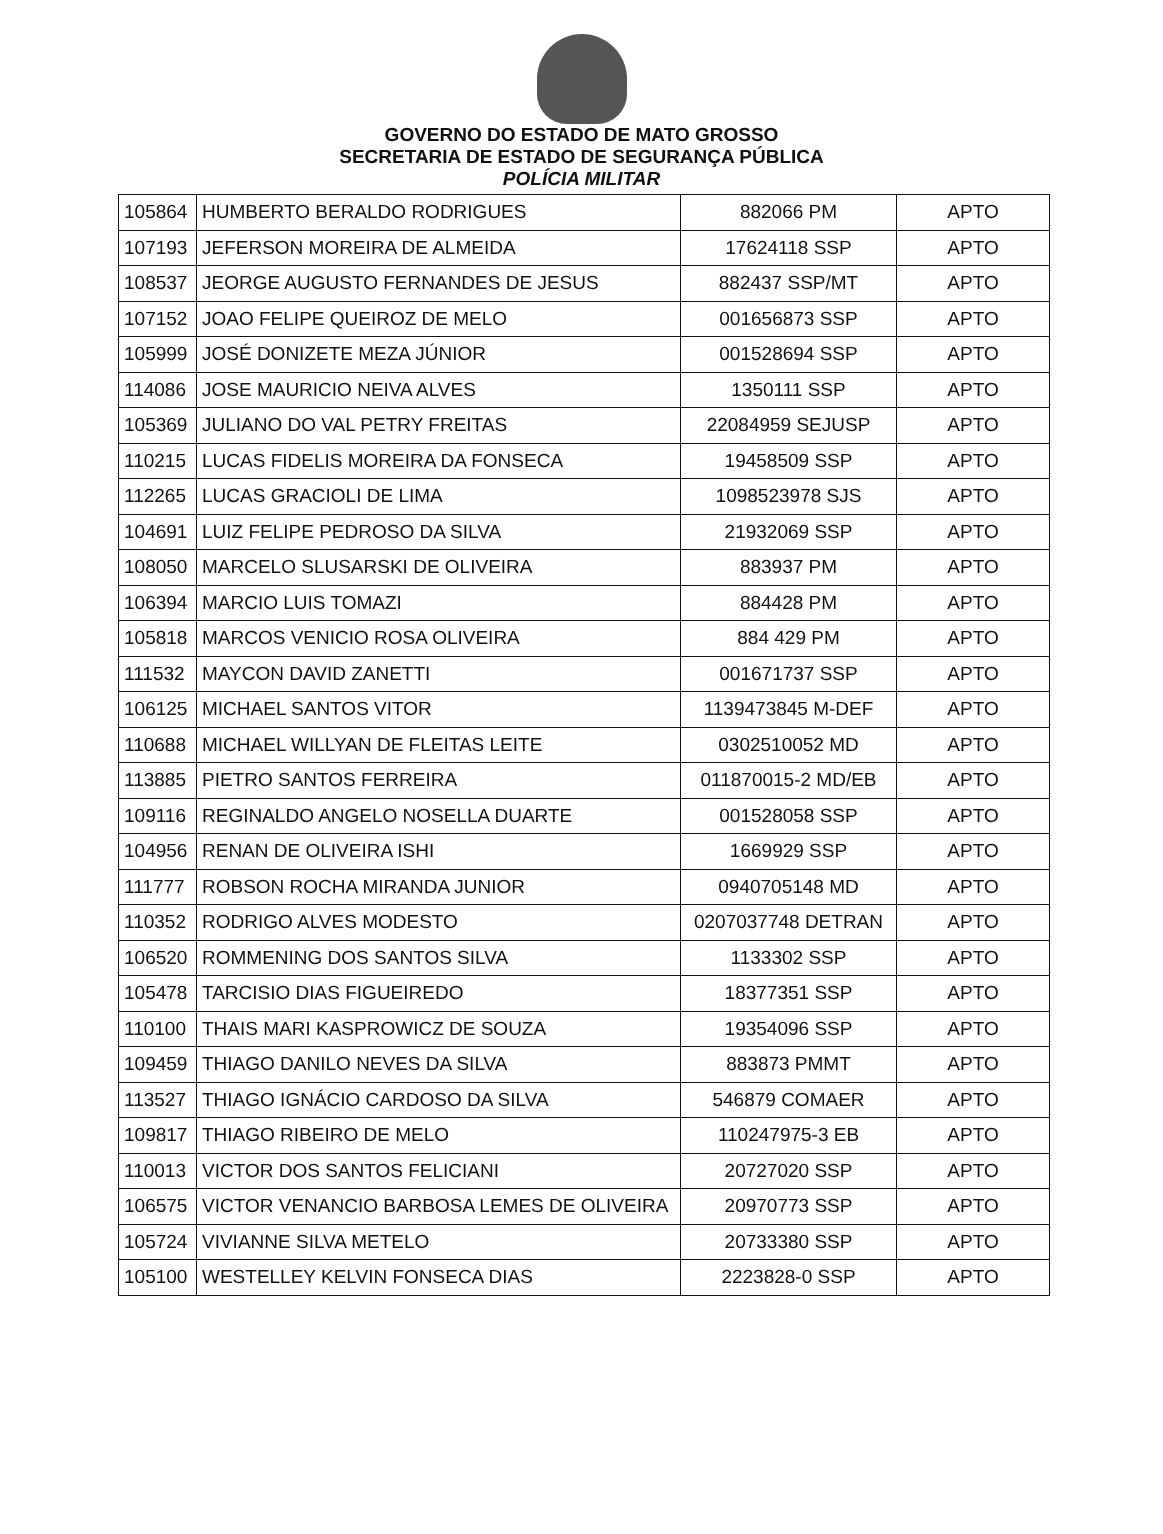GOVERNO DO ESTADO DE MATO GROSSO
SECRETARIA DE ESTADO DE SEGURANÇA PÚBLICA
POLÍCIA MILITAR
| 105864 | HUMBERTO BERALDO RODRIGUES | 882066 PM | APTO |
| 107193 | JEFERSON MOREIRA DE ALMEIDA | 17624118 SSP | APTO |
| 108537 | JEORGE AUGUSTO FERNANDES DE JESUS | 882437 SSP/MT | APTO |
| 107152 | JOAO FELIPE QUEIROZ DE MELO | 001656873 SSP | APTO |
| 105999 | JOSÉ DONIZETE MEZA JÚNIOR | 001528694 SSP | APTO |
| 114086 | JOSE MAURICIO NEIVA ALVES | 1350111 SSP | APTO |
| 105369 | JULIANO DO VAL PETRY FREITAS | 22084959 SEJUSP | APTO |
| 110215 | LUCAS FIDELIS MOREIRA DA FONSECA | 19458509 SSP | APTO |
| 112265 | LUCAS GRACIOLI DE LIMA | 1098523978 SJS | APTO |
| 104691 | LUIZ FELIPE PEDROSO DA SILVA | 21932069 SSP | APTO |
| 108050 | MARCELO SLUSARSKI DE OLIVEIRA | 883937 PM | APTO |
| 106394 | MARCIO LUIS TOMAZI | 884428 PM | APTO |
| 105818 | MARCOS VENICIO ROSA OLIVEIRA | 884 429 PM | APTO |
| 111532 | MAYCON DAVID ZANETTI | 001671737 SSP | APTO |
| 106125 | MICHAEL SANTOS VITOR | 1139473845 M-DEF | APTO |
| 110688 | MICHAEL WILLYAN DE FLEITAS LEITE | 0302510052 MD | APTO |
| 113885 | PIETRO SANTOS FERREIRA | 011870015-2 MD/EB | APTO |
| 109116 | REGINALDO ANGELO NOSELLA DUARTE | 001528058 SSP | APTO |
| 104956 | RENAN DE OLIVEIRA ISHI | 1669929 SSP | APTO |
| 111777 | ROBSON ROCHA MIRANDA JUNIOR | 0940705148 MD | APTO |
| 110352 | RODRIGO ALVES MODESTO | 0207037748 DETRAN | APTO |
| 106520 | ROMMENING DOS SANTOS SILVA | 1133302 SSP | APTO |
| 105478 | TARCISIO DIAS FIGUEIREDO | 18377351 SSP | APTO |
| 110100 | THAIS MARI KASPROWICZ DE SOUZA | 19354096 SSP | APTO |
| 109459 | THIAGO DANILO NEVES DA SILVA | 883873 PMMT | APTO |
| 113527 | THIAGO IGNÁCIO CARDOSO DA SILVA | 546879 COMAER | APTO |
| 109817 | THIAGO RIBEIRO DE MELO | 110247975-3 EB | APTO |
| 110013 | VICTOR DOS SANTOS FELICIANI | 20727020 SSP | APTO |
| 106575 | VICTOR VENANCIO BARBOSA LEMES DE OLIVEIRA | 20970773 SSP | APTO |
| 105724 | VIVIANNE SILVA METELO | 20733380 SSP | APTO |
| 105100 | WESTELLEY KELVIN FONSECA DIAS | 2223828-0 SSP | APTO |